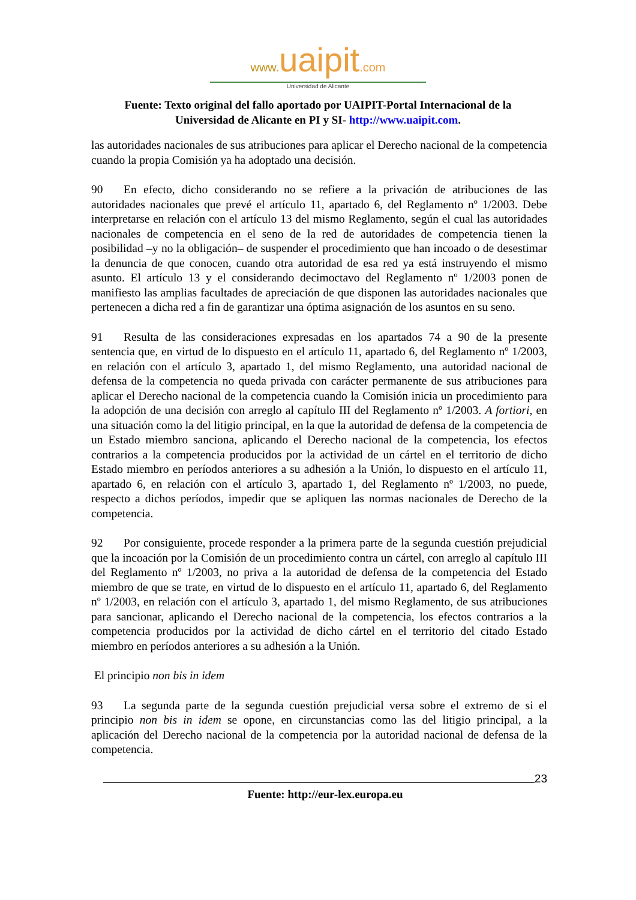www. uaipit.com
Universidad de Alicante
Fuente: Texto original del fallo aportado por UAIPIT-Portal Internacional de la
Universidad de Alicante en PI y SI- http://www.uaipit.com.
las autoridades nacionales de sus atribuciones para aplicar el Derecho nacional de la competencia cuando la propia Comisión ya ha adoptado una decisión.
90 En efecto, dicho considerando no se refiere a la privación de atribuciones de las autoridades nacionales que prevé el artículo 11, apartado 6, del Reglamento nº 1/2003. Debe interpretarse en relación con el artículo 13 del mismo Reglamento, según el cual las autoridades nacionales de competencia en el seno de la red de autoridades de competencia tienen la posibilidad –y no la obligación– de suspender el procedimiento que han incoado o de desestimar la denuncia de que conocen, cuando otra autoridad de esa red ya está instruyendo el mismo asunto. El artículo 13 y el considerando decimoctavo del Reglamento nº 1/2003 ponen de manifiesto las amplias facultades de apreciación de que disponen las autoridades nacionales que pertenecen a dicha red a fin de garantizar una óptima asignación de los asuntos en su seno.
91 Resulta de las consideraciones expresadas en los apartados 74 a 90 de la presente sentencia que, en virtud de lo dispuesto en el artículo 11, apartado 6, del Reglamento nº 1/2003, en relación con el artículo 3, apartado 1, del mismo Reglamento, una autoridad nacional de defensa de la competencia no queda privada con carácter permanente de sus atribuciones para aplicar el Derecho nacional de la competencia cuando la Comisión inicia un procedimiento para la adopción de una decisión con arreglo al capítulo III del Reglamento nº 1/2003. A fortiori, en una situación como la del litigio principal, en la que la autoridad de defensa de la competencia de un Estado miembro sanciona, aplicando el Derecho nacional de la competencia, los efectos contrarios a la competencia producidos por la actividad de un cártel en el territorio de dicho Estado miembro en períodos anteriores a su adhesión a la Unión, lo dispuesto en el artículo 11, apartado 6, en relación con el artículo 3, apartado 1, del Reglamento nº 1/2003, no puede, respecto a dichos períodos, impedir que se apliquen las normas nacionales de Derecho de la competencia.
92 Por consiguiente, procede responder a la primera parte de la segunda cuestión prejudicial que la incoación por la Comisión de un procedimiento contra un cártel, con arreglo al capítulo III del Reglamento nº 1/2003, no priva a la autoridad de defensa de la competencia del Estado miembro de que se trate, en virtud de lo dispuesto en el artículo 11, apartado 6, del Reglamento nº 1/2003, en relación con el artículo 3, apartado 1, del mismo Reglamento, de sus atribuciones para sancionar, aplicando el Derecho nacional de la competencia, los efectos contrarios a la competencia producidos por la actividad de dicho cártel en el territorio del citado Estado miembro en períodos anteriores a su adhesión a la Unión.
El principio non bis in idem
93 La segunda parte de la segunda cuestión prejudicial versa sobre el extremo de si el principio non bis in idem se opone, en circunstancias como las del litigio principal, a la aplicación del Derecho nacional de la competencia por la autoridad nacional de defensa de la competencia.
23
Fuente: http://eur-lex.europa.eu